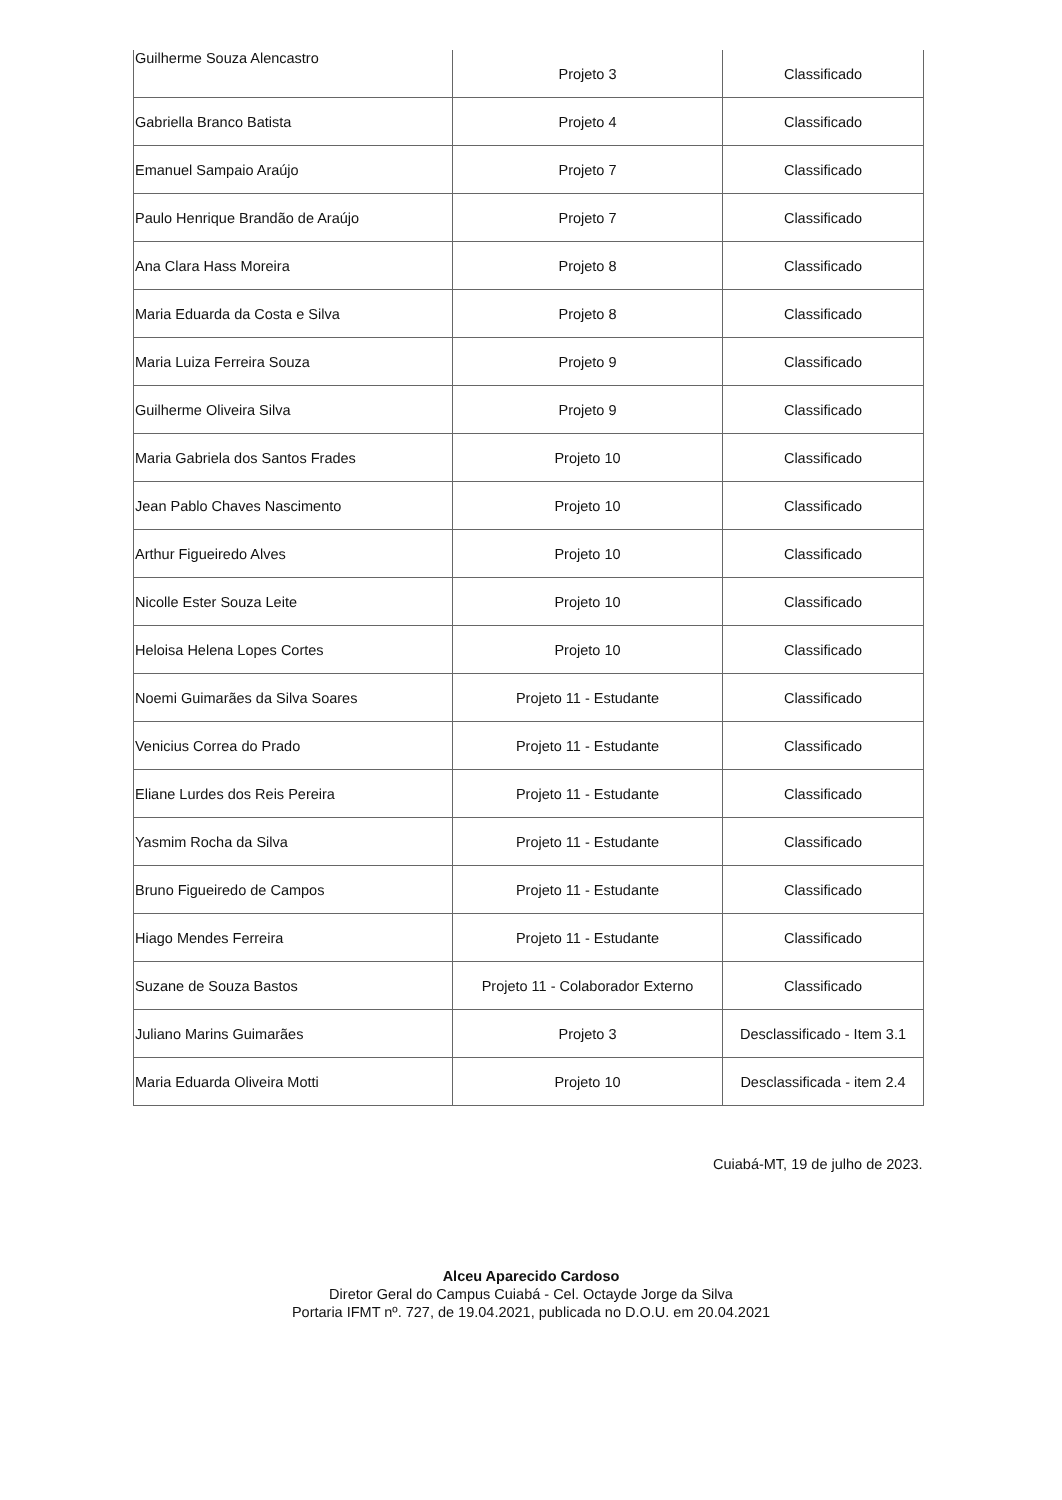| Guilherme Souza Alencastro | Projeto 3 | Classificado |
| Gabriella Branco Batista | Projeto 4 | Classificado |
| Emanuel Sampaio Araújo | Projeto 7 | Classificado |
| Paulo Henrique Brandão de Araújo | Projeto 7 | Classificado |
| Ana Clara Hass Moreira | Projeto 8 | Classificado |
| Maria Eduarda da Costa e Silva | Projeto 8 | Classificado |
| Maria Luiza Ferreira Souza | Projeto 9 | Classificado |
| Guilherme Oliveira Silva | Projeto 9 | Classificado |
| Maria Gabriela dos Santos Frades | Projeto 10 | Classificado |
| Jean Pablo Chaves Nascimento | Projeto 10 | Classificado |
| Arthur Figueiredo Alves | Projeto 10 | Classificado |
| Nicolle Ester Souza Leite | Projeto 10 | Classificado |
| Heloisa Helena Lopes Cortes | Projeto 10 | Classificado |
| Noemi Guimarães da Silva Soares | Projeto 11 - Estudante | Classificado |
| Venicius Correa do Prado | Projeto 11 - Estudante | Classificado |
| Eliane Lurdes dos Reis Pereira | Projeto 11 - Estudante | Classificado |
| Yasmim Rocha da Silva | Projeto 11 - Estudante | Classificado |
| Bruno Figueiredo de Campos | Projeto 11 - Estudante | Classificado |
| Hiago Mendes Ferreira | Projeto 11 - Estudante | Classificado |
| Suzane de Souza Bastos | Projeto 11 - Colaborador Externo | Classificado |
| Juliano Marins Guimarães | Projeto 3 | Desclassificado - Item 3.1 |
| Maria Eduarda Oliveira Motti | Projeto 10 | Desclassificada - item 2.4 |
Cuiabá-MT, 19 de julho de 2023.
Alceu Aparecido Cardoso
Diretor Geral do Campus Cuiabá - Cel. Octayde Jorge da Silva
Portaria IFMT nº. 727, de 19.04.2021, publicada no D.O.U. em 20.04.2021